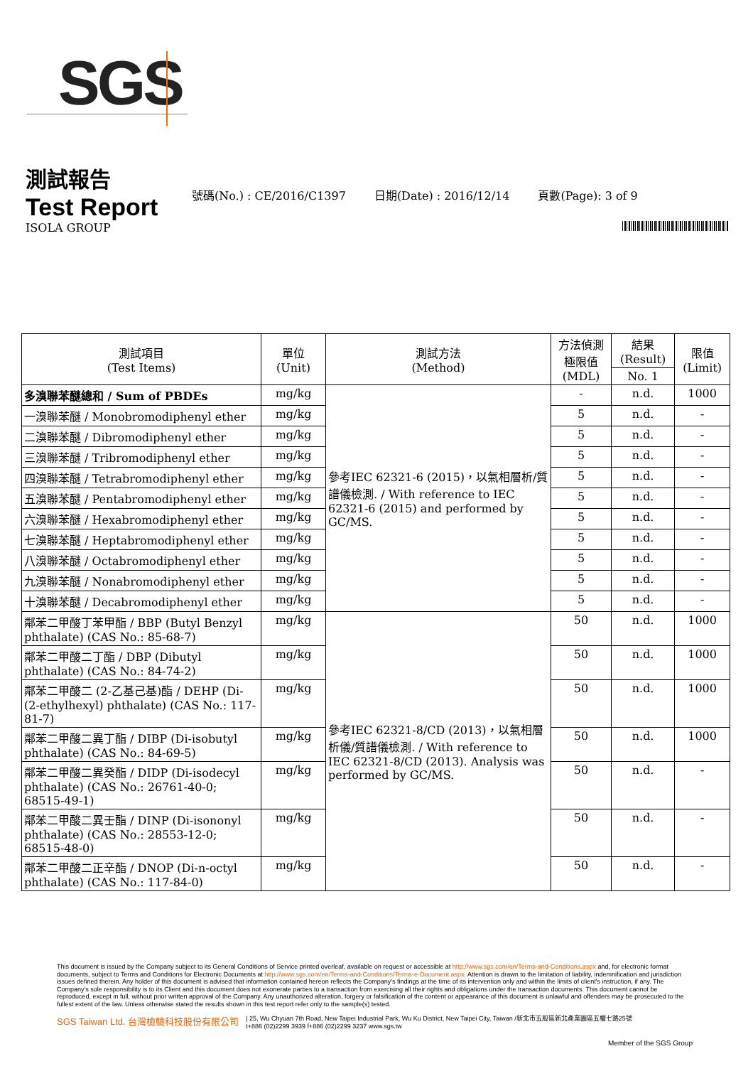SGS
測試報告
Test Report
號碼(No.) : CE/2016/C1397 日期(Date) : 2016/12/14 頁數(Page): 3 of 9
ISOLA GROUP
| 測試項目 (Test Items) | 單位 (Unit) | 測試方法 (Method) | 方法偵測 極限值 (MDL) | 結果 (Result) | 限值 (Limit) |
| --- | --- | --- | --- | --- | --- |
| | | | | No. 1 | |
| 多溴聯苯醚總和 / Sum of PBDEs | mg/kg | 參考IEC 62321-6 (2015)，以氣相層析/質譜儀檢測. / With reference to IEC 62321-6 (2015) and performed by GC/MS. | - | n.d. | 1000 |
| 一溴聯苯醚 / Monobromodiphenyl ether | mg/kg | | 5 | n.d. | - |
| 二溴聯苯醚 / Dibromodiphenyl ether | mg/kg | | 5 | n.d. | - |
| 三溴聯苯醚 / Tribromodiphenyl ether | mg/kg | | 5 | n.d. | - |
| 四溴聯苯醚 / Tetrabromodiphenyl ether | mg/kg | | 5 | n.d. | - |
| 五溴聯苯醚 / Pentabromodiphenyl ether | mg/kg | | 5 | n.d. | - |
| 六溴聯苯醚 / Hexabromodiphenyl ether | mg/kg | | 5 | n.d. | - |
| 七溴聯苯醚 / Heptabromodiphenyl ether | mg/kg | | 5 | n.d. | - |
| 八溴聯苯醚 / Octabromodiphenyl ether | mg/kg | | 5 | n.d. | - |
| 九溴聯苯醚 / Nonabromodiphenyl ether | mg/kg | | 5 | n.d. | - |
| 十溴聯苯醚 / Decabromodiphenyl ether | mg/kg | | 5 | n.d. | - |
| 鄰苯二甲酸丁苯甲酯 / BBP (Butyl Benzyl phthalate) (CAS No.: 85-68-7) | mg/kg | 參考IEC 62321-8/CD (2013)，以氣相層析儀/質譜儀檢測. / With reference to IEC 62321-8/CD (2013). Analysis was performed by GC/MS. | 50 | n.d. | 1000 |
| 鄰苯二甲酸二丁酯 / DBP (Dibutyl phthalate) (CAS No.: 84-74-2) | mg/kg | | 50 | n.d. | 1000 |
| 鄰苯二甲酸二 (2-乙基己基)酯 / DEHP (Di- (2-ethylhexyl) phthalate) (CAS No.: 117-81-7) | mg/kg | | 50 | n.d. | 1000 |
| 鄰苯二甲酸二異丁酯 / DIBP (Di-isobutyl phthalate) (CAS No.: 84-69-5) | mg/kg | | 50 | n.d. | 1000 |
| 鄰苯二甲酸二異癸酯 / DIDP (Di-isodecyl phthalate) (CAS No.: 26761-40-0; 68515-49-1) | mg/kg | | 50 | n.d. | - |
| 鄰苯二甲酸二異壬酯 / DINP (Di-isononyl phthalate) (CAS No.: 28553-12-0; 68515-48-0) | mg/kg | | 50 | n.d. | - |
| 鄰苯二甲酸二正辛酯 / DNOP (Di-n-octyl phthalate) (CAS No.: 117-84-0) | mg/kg | | 50 | n.d. | - |
This document is issued by the Company subject to its General Conditions of Service printed overleaf, available on request or accessible at http://www.sgs.com/en/Terms-and-Conditions.aspx and, for electronic format documents, subject to Terms and Conditions for Electronic Documents at http://www.sgs.com/en/Terms-and-Conditions/Terms-e-Document.aspx. Attention is drawn to the limitation of liability, indemnification and jurisdiction issues defined therein. Any holder of this document is advised that information contained hereon reflects the Company's findings at the time of its intervention only and within the limits of client's instruction, if any. The Company's sole responsibility is to its Client and this document does not exonerate parties to a transaction from exercising all their rights and obligations under the transaction documents. This document cannot be reproduced, except in full, without prior written approval of the Company. Any unauthorized alteration, forgery or falsification of the content or appearance of this document is unlawful and offenders may be prosecuted to the fullest extent of the law. Unless otherwise stated the results shown in this test report refer only to the sample(s) tested.
SGS Taiwan Ltd. 台灣檢驗科技股份有限公司 | 25, Wu Chyuan 7th Road, New Taipei Industrial Park, Wu Ku District, New Taipei City, Taiwan /新北市五股區新北產業園區五權七路25號
t+886 (02)2299 3939 f+886 (02)2299 3237 www.sgs.tw
Member of the SGS Group